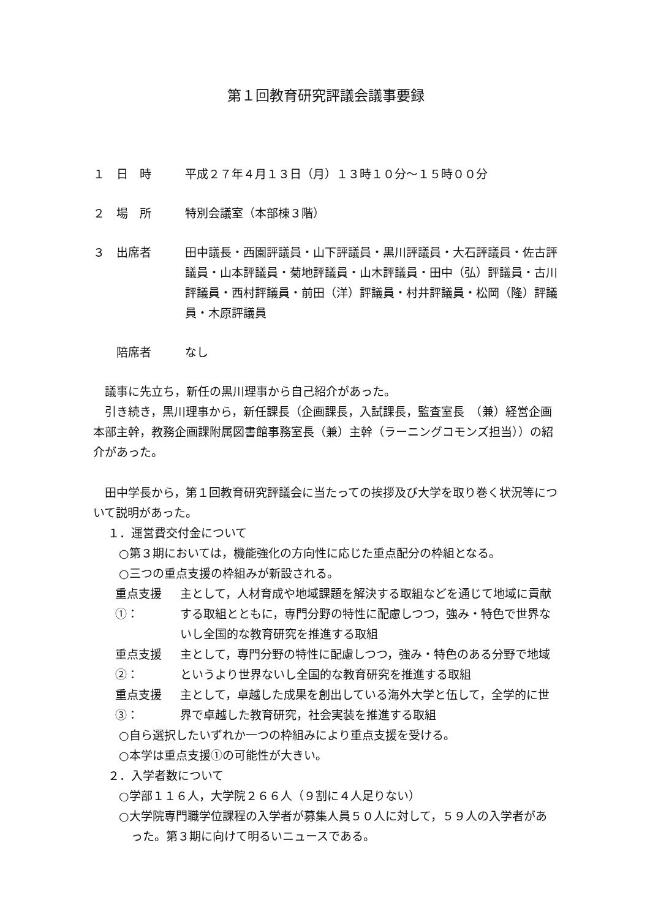第１回教育研究評議会議事要録
１　日　時 平成２７年４月１３日（月）１３時１０分〜１５時００分
２　場　所 特別会議室（本部棟３階）
３　出席者 田中議長・西園評議員・山下評議員・黒川評議員・大石評議員・佐古評議員・山本評議員・菊地評議員・山木評議員・田中（弘）評議員・古川評議員・西村評議員・前田（洋）評議員・村井評議員・松岡（隆）評議員・木原評議員
　　陪席者 なし
議事に先立ち，新任の黒川理事から自己紹介があった。
引き続き，黒川理事から，新任課長（企画課長，入試課長，監査室長　（兼）経営企画本部主幹，教務企画課附属図書館事務室長（兼）主幹（ラーニングコモンズ担当））の紹介があった。
田中学長から，第１回教育研究評議会に当たっての挨拶及び大学を取り巻く状況等について説明があった。
１．運営費交付金について
○第３期においては，機能強化の方向性に応じた重点配分の枠組となる。
○三つの重点支援の枠組みが新設される。
重点支援①： 主として，人材育成や地域課題を解決する取組などを通じて地域に貢献する取組とともに，専門分野の特性に配慮しつつ，強み・特色で世界ないし全国的な教育研究を推進する取組
重点支援②： 主として，専門分野の特性に配慮しつつ，強み・特色のある分野で地域というより世界ないし全国的な教育研究を推進する取組
重点支援③： 主として，卓越した成果を創出している海外大学と伍して，全学的に世界で卓越した教育研究，社会実装を推進する取組
○自ら選択したいずれか一つの枠組みにより重点支援を受ける。
○本学は重点支援①の可能性が大きい。
２．入学者数について
○学部１１６人，大学院２６６人（９割に４人足りない）
○大学院専門職学位課程の入学者が募集人員５０人に対して，５９人の入学者があった。第３期に向けて明るいニュースである。